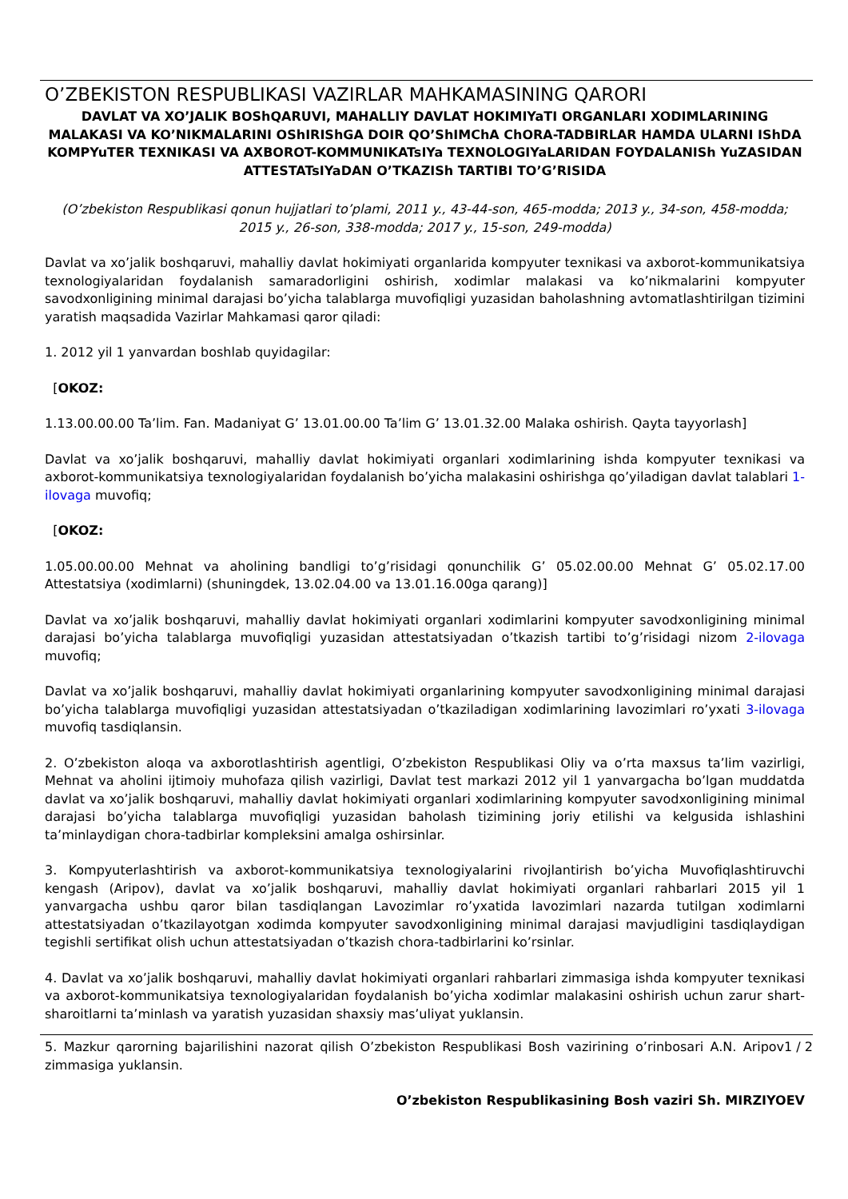O’ZBEKISTON RESPUBLIKASI VAZIRLAR MAHKAMASINING QARORI
DAVLAT VA XO’JALIK BOShQARUVI, MAHALLIY DAVLAT HOKIMIYaTI ORGANLARI XODIMLARINING MALAKASI VA KO’NIKMALARINI OShIRIShGA DOIR QO’ShIMChA ChORA-TADBIRLAR HAMDA ULARNI IShDA KOMPYuTER TEXNIKASI VA AXBOROT-KOMMUNIKATsIYa TEXNOLOGIYaLARIDAN FOYDALANISh YuZASIDAN ATTESTATsIYaDAN O’TKAZISh TARTIBI TO’G’RISIDA
(O’zbekiston Respublikasi qonun hujjatlari to’plami, 2011 y., 43-44-son, 465-modda; 2013 y., 34-son, 458-modda; 2015 y., 26-son, 338-modda; 2017 y., 15-son, 249-modda)
Davlat va xo’jalik boshqaruvi, mahalliy davlat hokimiyati organlarida kompyuter texnikasi va axborot-kommunikatsiya texnologiyalaridan foydalanish samaradorligini oshirish, xodimlar malakasi va ko’nikmalarini kompyuter savodxonligining minimal darajasi bo’yicha talablarga muvofiqligi yuzasidan baholashning avtomatlashtirilgan tizimini yaratish maqsadida Vazirlar Mahkamasi qaror qiladi:
1. 2012 yil 1 yanvardan boshlab quyidagilar:
[OKOZ:
1.13.00.00.00 Ta’lim. Fan. Madaniyat G’ 13.01.00.00 Ta’lim G’ 13.01.32.00 Malaka oshirish. Qayta tayyorlash]
Davlat va xo’jalik boshqaruvi, mahalliy davlat hokimiyati organlari xodimlarining ishda kompyuter texnikasi va axborot-kommunikatsiya texnologiyalaridan foydalanish bo’yicha malakasini oshirishga qo’yiladigan davlat talablari 1-ilovaga muvofiq;
[OKOZ:
1.05.00.00.00 Mehnat va aholining bandligi to’g’risidagi qonunchilik G’ 05.02.00.00 Mehnat G’ 05.02.17.00 Attestatsiya (xodimlarni) (shuningdek, 13.02.04.00 va 13.01.16.00ga qarang)]
Davlat va xo’jalik boshqaruvi, mahalliy davlat hokimiyati organlari xodimlarini kompyuter savodxonligining minimal darajasi bo’yicha talablarga muvofiqligi yuzasidan attestatsiyadan o’tkazish tartibi to’g’risidagi nizom 2-ilovaga muvofiq;
Davlat va xo’jalik boshqaruvi, mahalliy davlat hokimiyati organlarining kompyuter savodxonligining minimal darajasi bo’yicha talablarga muvofiqligi yuzasidan attestatsiyadan o’tkaziladigan xodimlarining lavozimlari ro’yxati 3-ilovaga muvofiq tasdiqlansin.
2. O’zbekiston aloqa va axborotlashtirish agentligi, O’zbekiston Respublikasi Oliy va o’rta maxsus ta’lim vazirligi, Mehnat va aholini ijtimoiy muhofaza qilish vazirligi, Davlat test markazi 2012 yil 1 yanvargacha bo’lgan muddatda davlat va xo’jalik boshqaruvi, mahalliy davlat hokimiyati organlari xodimlarining kompyuter savodxonligining minimal darajasi bo’yicha talablarga muvofiqligi yuzasidan baholash tizimining joriy etilishi va kelgusida ishlashini ta’minlaydigan chora-tadbirlar kompleksini amalga oshirsinlar.
3. Kompyuterlashtirish va axborot-kommunikatsiya texnologiyalarini rivojlantirish bo’yicha Muvofiqlashtiruvchi kengash (Aripov), davlat va xo’jalik boshqaruvi, mahalliy davlat hokimiyati organlari rahbarlari 2015 yil 1 yanvargacha ushbu qaror bilan tasdiqlangan Lavozimlar ro’yxatida lavozimlari nazarda tutilgan xodimlarni attestatsiyadan o’tkazilayotgan xodimda kompyuter savodxonligining minimal darajasi mavjudligini tasdiqlaydigan tegishli sertifikat olish uchun attestatsiyadan o’tkazish chora-tadbirlarini ko’rsinlar.
4. Davlat va xo’jalik boshqaruvi, mahalliy davlat hokimiyati organlari rahbarlari zimmasiga ishda kompyuter texnikasi va axborot-kommunikatsiya texnologiyalaridan foydalanish bo’yicha xodimlar malakasini oshirish uchun zarur shart-sharoitlarni ta’minlash va yaratish yuzasidan shaxsiy mas’uliyat yuklansin.
1 / 2
5. Mazkur qarorning bajarilishini nazorat qilish O’zbekiston Respublikasi Bosh vazirining o’rinbosari A.N. Aripov zimmasiga yuklansin.
O’zbekiston Respublikasining Bosh vaziri Sh. MIRZIYOEV